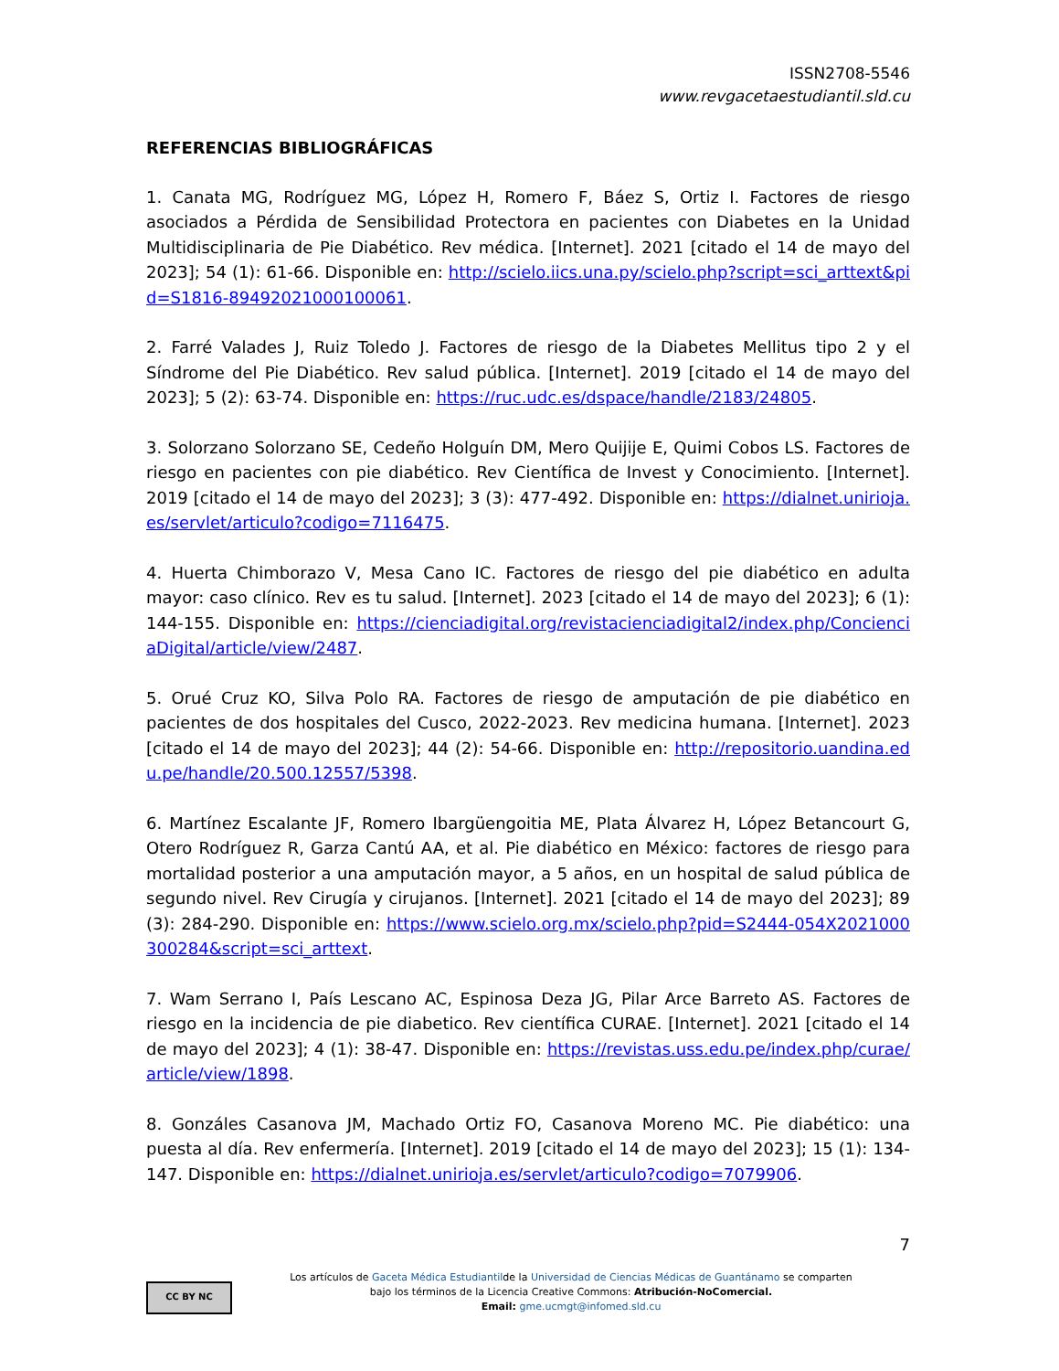ISSN2708-5546
www.revgacetaestudiantil.sld.cu
REFERENCIAS BIBLIOGRÁFICAS
1. Canata MG, Rodríguez MG, López H, Romero F, Báez S, Ortiz I. Factores de riesgo asociados a Pérdida de Sensibilidad Protectora en pacientes con Diabetes en la Unidad Multidisciplinaria de Pie Diabético. Rev médica. [Internet]. 2021 [citado el 14 de mayo del 2023]; 54 (1): 61-66. Disponible en: http://scielo.iics.una.py/scielo.php?script=sci_arttext&pid=S1816-89492021000100061.
2. Farré Valades J, Ruiz Toledo J. Factores de riesgo de la Diabetes Mellitus tipo 2 y el Síndrome del Pie Diabético. Rev salud pública. [Internet]. 2019 [citado el 14 de mayo del 2023]; 5 (2): 63-74. Disponible en: https://ruc.udc.es/dspace/handle/2183/24805.
3. Solorzano Solorzano SE, Cedeño Holguín DM, Mero Quijije E, Quimi Cobos LS. Factores de riesgo en pacientes con pie diabético. Rev Científica de Invest y Conocimiento. [Internet]. 2019 [citado el 14 de mayo del 2023]; 3 (3): 477-492. Disponible en: https://dialnet.unirioja.es/servlet/articulo?codigo=7116475.
4. Huerta Chimborazo V, Mesa Cano IC. Factores de riesgo del pie diabético en adulta mayor: caso clínico. Rev es tu salud. [Internet]. 2023 [citado el 14 de mayo del 2023]; 6 (1): 144-155. Disponible en: https://cienciadigital.org/revistacienciadigital2/index.php/ConcienciaDigital/article/view/2487.
5. Orué Cruz KO, Silva Polo RA. Factores de riesgo de amputación de pie diabético en pacientes de dos hospitales del Cusco, 2022-2023. Rev medicina humana. [Internet]. 2023 [citado el 14 de mayo del 2023]; 44 (2): 54-66. Disponible en: http://repositorio.uandina.edu.pe/handle/20.500.12557/5398.
6. Martínez Escalante JF, Romero Ibargüengoitia ME, Plata Álvarez H, López Betancourt G, Otero Rodríguez R, Garza Cantú AA, et al. Pie diabético en México: factores de riesgo para mortalidad posterior a una amputación mayor, a 5 años, en un hospital de salud pública de segundo nivel. Rev Cirugía y cirujanos. [Internet]. 2021 [citado el 14 de mayo del 2023]; 89 (3): 284-290. Disponible en: https://www.scielo.org.mx/scielo.php?pid=S2444-054X2021000300284&script=sci_arttext.
7. Wam Serrano I, País Lescano AC, Espinosa Deza JG, Pilar Arce Barreto AS. Factores de riesgo en la incidencia de pie diabetico. Rev científica CURAE. [Internet]. 2021 [citado el 14 de mayo del 2023]; 4 (1): 38-47. Disponible en: https://revistas.uss.edu.pe/index.php/curae/article/view/1898.
8. Gonzáles Casanova JM, Machado Ortiz FO, Casanova Moreno MC. Pie diabético: una puesta al día. Rev enfermería. [Internet]. 2019 [citado el 14 de mayo del 2023]; 15 (1): 134-147. Disponible en: https://dialnet.unirioja.es/servlet/articulo?codigo=7079906.
7
CC BY NC
Los artículos de Gaceta Médica Estudiantilde la Universidad de Ciencias Médicas de Guantánamo se comparten
bajo los términos de la Licencia Creative Commons: Atribución-NoComercial.
Email: gme.ucmgt@infomed.sld.cu